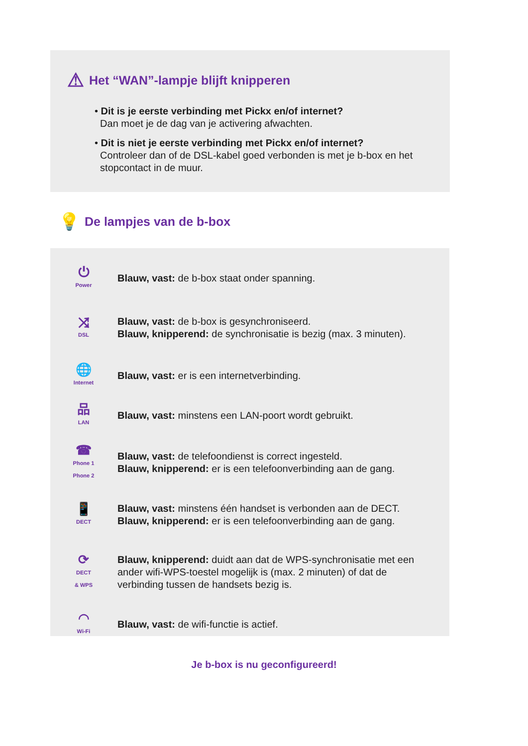⚠ Het “WAN”-lampje blijft knipperen
• Dit is je eerste verbinding met Pickx en/of internet?
Dan moet je de dag van je activering afwachten.
• Dit is niet je eerste verbinding met Pickx en/of internet?
Controleer dan of de DSL-kabel goed verbonden is met je b-box en het
stopcontact in de muur.
💡 De lampjes van de b-box
⏻
Power
Blauw, vast: de b-box staat onder spanning.
⤨
DSL
Blauw, vast: de b-box is gesynchroniseerd.
Blauw, knipperend: de synchronisatie is bezig (max. 3 minuten).
🌐
Internet
Blauw, vast: er is een internetverbinding.
品
LAN
Blauw, vast: minstens een LAN-poort wordt gebruikt.
☎
Phone 1
Phone 2
Blauw, vast: de telefoondienst is correct ingesteld.
Blauw, knipperend: er is een telefoonverbinding aan de gang.
📱
DECT
Blauw, vast: minstens één handset is verbonden aan de DECT.
Blauw, knipperend: er is een telefoonverbinding aan de gang.
⟳
DECT
& WPS
Blauw, knipperend: duidt aan dat de WPS-synchronisatie met een ander wifi-WPS-toestel mogelijk is (max. 2 minuten) of dat de verbinding tussen de handsets bezig is.
◠
Wi-Fi
Blauw, vast: de wifi-functie is actief.
Je b-box is nu geconfigureerd!